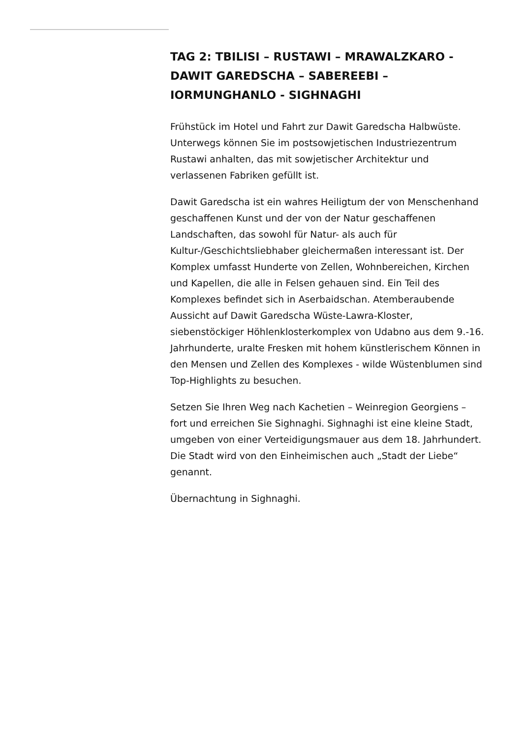TAG 2: TBILISI – RUSTAWI – MRAWALZKARO - DAWIT GAREDSCHA – SABEREEBI – IORMUNGHANLO - SIGHNAGHI
Frühstück im Hotel und Fahrt zur Dawit Garedscha Halbwüste. Unterwegs können Sie im postsowjetischen Industriezentrum Rustawi anhalten, das mit sowjetischer Architektur und verlassenen Fabriken gefüllt ist.
Dawit Garedscha ist ein wahres Heiligtum der von Menschenhand geschaffenen Kunst und der von der Natur geschaffenen Landschaften, das sowohl für Natur- als auch für Kultur-/Geschichtsliebhaber gleichermaßen interessant ist. Der Komplex umfasst Hunderte von Zellen, Wohnbereichen, Kirchen und Kapellen, die alle in Felsen gehauen sind. Ein Teil des Komplexes befindet sich in Aserbaidschan. Atemberaubende Aussicht auf Dawit Garedscha Wüste-Lawra-Kloster, siebenstöckiger Höhlenklosterkomplex von Udabno aus dem 9.-16. Jahrhunderte, uralte Fresken mit hohem künstlerischem Können in den Mensen und Zellen des Komplexes - wilde Wüstenblumen sind Top-Highlights zu besuchen.
Setzen Sie Ihren Weg nach Kachetien – Weinregion Georgiens – fort und erreichen Sie Sighnaghi. Sighnaghi ist eine kleine Stadt, umgeben von einer Verteidigungsmauer aus dem 18. Jahrhundert. Die Stadt wird von den Einheimischen auch „Stadt der Liebe“ genannt.
Übernachtung in Sighnaghi.